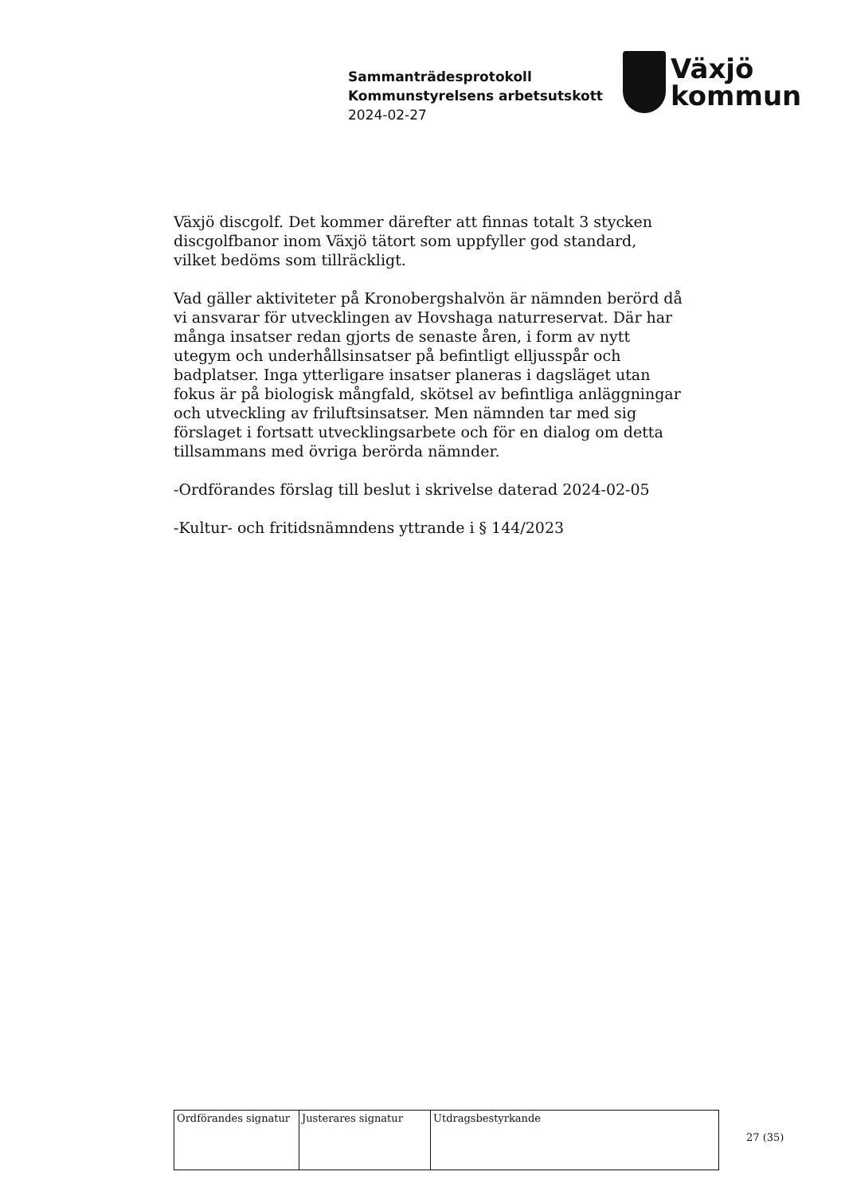Sammanträdesprotokoll
Kommunstyrelsens arbetsutskott
2024-02-27
Växjö
kommun
Växjö discgolf. Det kommer därefter att finnas totalt 3 stycken discgolfbanor inom Växjö tätort som uppfyller god standard, vilket bedöms som tillräckligt.
Vad gäller aktiviteter på Kronobergshalvön är nämnden berörd då vi ansvarar för utvecklingen av Hovshaga naturreservat. Där har många insatser redan gjorts de senaste åren, i form av nytt utegym och underhållsinsatser på befintligt elljusspår och badplatser. Inga ytterligare insatser planeras i dagsläget utan fokus är på biologisk mångfald, skötsel av befintliga anläggningar och utveckling av friluftsinsatser. Men nämnden tar med sig förslaget i fortsatt utvecklingsarbete och för en dialog om detta tillsammans med övriga berörda nämnder.
-Ordförandes förslag till beslut i skrivelse daterad 2024-02-05
-Kultur- och fritidsnämndens yttrande i § 144/2023
| Ordförandes signatur | Justerares signatur | Utdragsbestyrkande |
27 (35)